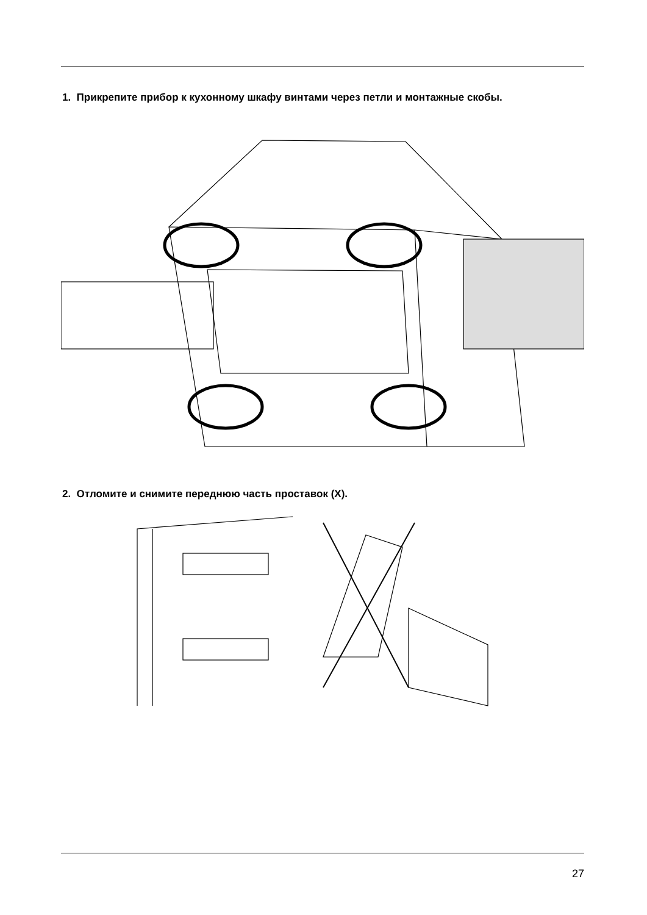1. Прикрепите прибор к кухонному шкафу винтами через петли и монтажные скобы.
2. Отломите и снимите переднюю часть проставок (X).
27